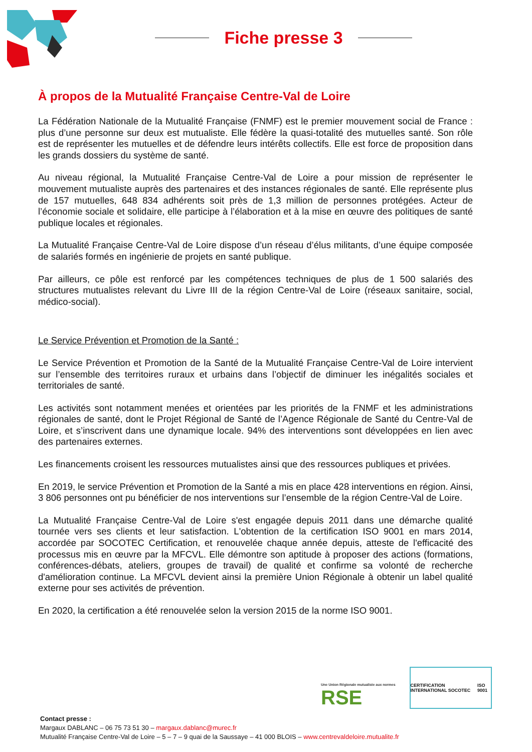Fiche presse 3
À propos de la Mutualité Française Centre-Val de Loire
La Fédération Nationale de la Mutualité Française (FNMF) est le premier mouvement social de France : plus d’une personne sur deux est mutualiste. Elle fédère la quasi-totalité des mutuelles santé. Son rôle est de représenter les mutuelles et de défendre leurs intérêts collectifs. Elle est force de proposition dans les grands dossiers du système de santé.
Au niveau régional, la Mutualité Française Centre-Val de Loire a pour mission de représenter le mouvement mutualiste auprès des partenaires et des instances régionales de santé. Elle représente plus de 157 mutuelles, 648 834 adhérents soit près de 1,3 million de personnes protégées. Acteur de l’économie sociale et solidaire, elle participe à l’élaboration et à la mise en œuvre des politiques de santé publique locales et régionales.
La Mutualité Française Centre-Val de Loire dispose d’un réseau d’élus militants, d’une équipe composée de salariés formés en ingénierie de projets en santé publique.
Par ailleurs, ce pôle est renforcé par les compétences techniques de plus de 1 500 salariés des structures mutualistes relevant du Livre III de la région Centre-Val de Loire (réseaux sanitaire, social, médico-social).
Le Service Prévention et Promotion de la Santé :
Le Service Prévention et Promotion de la Santé de la Mutualité Française Centre-Val de Loire intervient sur l’ensemble des territoires ruraux et urbains dans l’objectif de diminuer les inégalités sociales et territoriales de santé.
Les activités sont notamment menées et orientées par les priorités de la FNMF et les administrations régionales de santé, dont le Projet Régional de Santé de l’Agence Régionale de Santé du Centre-Val de Loire, et s’inscrivent dans une dynamique locale. 94% des interventions sont développées en lien avec des partenaires externes.
Les financements croisent les ressources mutualistes ainsi que des ressources publiques et privées.
En 2019, le service Prévention et Promotion de la Santé a mis en place 428 interventions en région. Ainsi, 3 806 personnes ont pu bénéficier de nos interventions sur l’ensemble de la région Centre-Val de Loire.
La Mutualité Française Centre-Val de Loire s'est engagée depuis 2011 dans une démarche qualité tournée vers ses clients et leur satisfaction. L'obtention de la certification ISO 9001 en mars 2014, accordée par SOCOTEC Certification, et renouvelée chaque année depuis, atteste de l'efficacité des processus mis en œuvre par la MFCVL. Elle démontre son aptitude à proposer des actions (formations, conférences-débats, ateliers, groupes de travail) de qualité et confirme sa volonté de recherche d'amélioration continue. La MFCVL devient ainsi la première Union Régionale à obtenir un label qualité externe pour ses activités de prévention.
En 2020, la certification a été renouvelée selon la version 2015 de la norme ISO 9001.
Une Union Régionale mutualiste aux normes
RSE
CERTIFICATION INTERNATIONAL SOCOTEC ISO 9001
Contact presse :
Margaux DABLANC – 06 75 73 51 30 – margaux.dablanc@murec.fr
Mutualité Française Centre-Val de Loire – 5 – 7 – 9 quai de la Saussaye – 41 000 BLOIS – www.centrevaldeloire.mutualite.fr